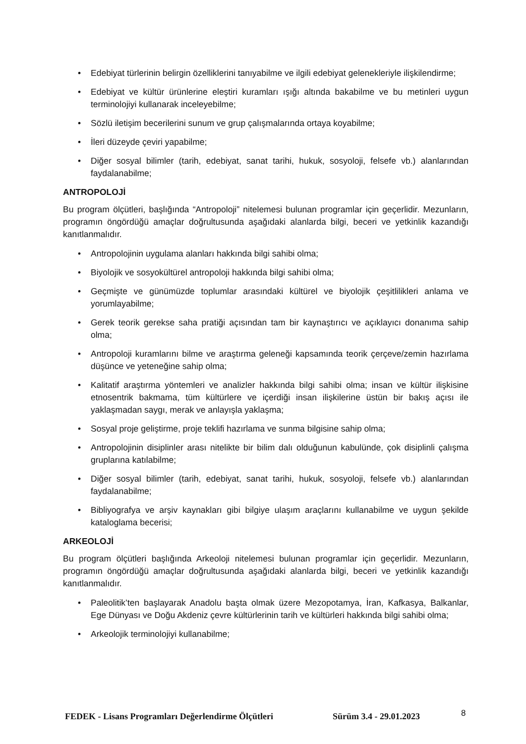• Edebiyat türlerinin belirgin özelliklerini tanıyabilme ve ilgili edebiyat gelenekleriyle ilişkilendirme;
• Edebiyat ve kültür ürünlerine eleştiri kuramları ışığı altında bakabilme ve bu metinleri uygun terminolojiyi kullanarak inceleyebilme;
• Sözlü iletişim becerilerini sunum ve grup çalışmalarında ortaya koyabilme;
• İleri düzeyde çeviri yapabilme;
• Diğer sosyal bilimler (tarih, edebiyat, sanat tarihi, hukuk, sosyoloji, felsefe vb.) alanlarından faydalanabilme;
ANTROPOLOJİ
Bu program ölçütleri, başlığında “Antropoloji” nitelemesi bulunan programlar için geçerlidir. Mezunların, programın öngördüğü amaçlar doğrultusunda aşağıdaki alanlarda bilgi, beceri ve yetkinlik kazandığı kanıtlanmalıdır.
• Antropolojinin uygulama alanları hakkında bilgi sahibi olma;
• Biyolojik ve sosyokültürel antropoloji hakkında bilgi sahibi olma;
• Geçmişte ve günümüzde toplumlar arasındaki kültürel ve biyolojik çeşitlilikleri anlama ve yorumlayabilme;
• Gerek teorik gerekse saha pratiği açısından tam bir kaynaştırıcı ve açıklayıcı donanıma sahip olma;
• Antropoloji kuramlarını bilme ve araştırma geleneği kapsamında teorik çerçeve/zemin hazırlama düşünce ve yeteneğine sahip olma;
• Kalitatif araştırma yöntemleri ve analizler hakkında bilgi sahibi olma; insan ve kültür ilişkisine etnosentrik bakmama, tüm kültürlere ve içerdiği insan ilişkilerine üstün bir bakış açısı ile yaklaşmadan saygı, merak ve anlayışla yaklaşma;
• Sosyal proje geliştirme, proje teklifi hazırlama ve sunma bilgisine sahip olma;
• Antropolojinin disiplinler arası nitelikte bir bilim dalı olduğunun kabulünde, çok disiplinli çalışma gruplarına katılabilme;
• Diğer sosyal bilimler (tarih, edebiyat, sanat tarihi, hukuk, sosyoloji, felsefe vb.) alanlarından faydalanabilme;
• Bibliyografya ve arşiv kaynakları gibi bilgiye ulaşım araçlarını kullanabilme ve uygun şekilde kataloglama becerisi;
ARKEOLOJİ
Bu program ölçütleri başlığında Arkeoloji nitelemesi bulunan programlar için geçerlidir. Mezunların, programın öngördüğü amaçlar doğrultusunda aşağıdaki alanlarda bilgi, beceri ve yetkinlik kazandığı kanıtlanmalıdır.
• Paleolitik’ten başlayarak Anadolu başta olmak üzere Mezopotamya, İran, Kafkasya, Balkanlar, Ege Dünyası ve Doğu Akdeniz çevre kültürlerinin tarih ve kültürleri hakkında bilgi sahibi olma;
• Arkeolojik terminolojiyi kullanabilme;
FEDEK - Lisans Programları Değerlendirme Ölçütleri Sürüm 3.4 - 29.01.2023 8